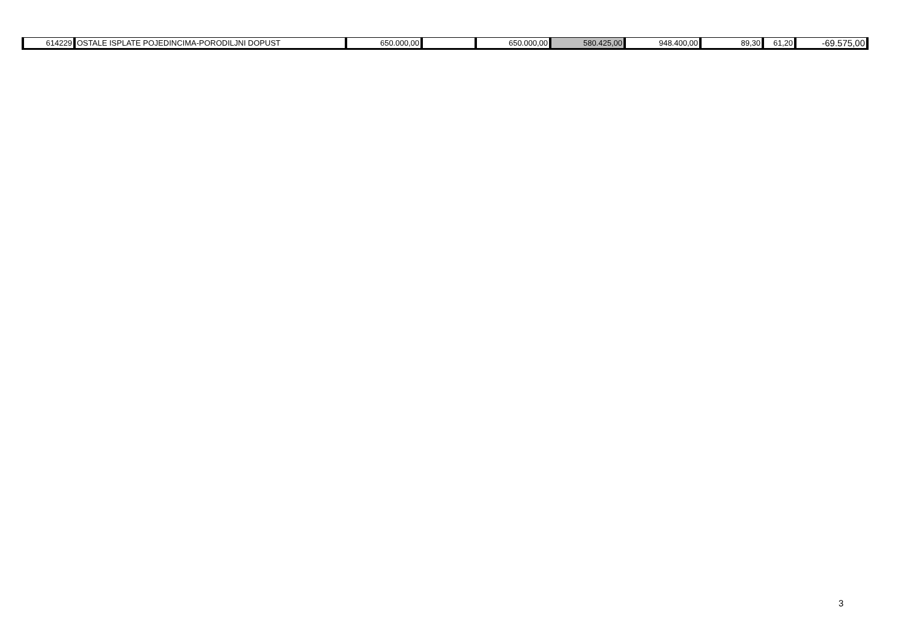| 614229 | OSTALE ISPLATE POJEDINCIMA-PORODILJNI DOPUST | 650.000,00 | | 650.000,00 | 580.425,00 | 948.400,00 | 89,30 | 61,20 | -69.575,00 |
3